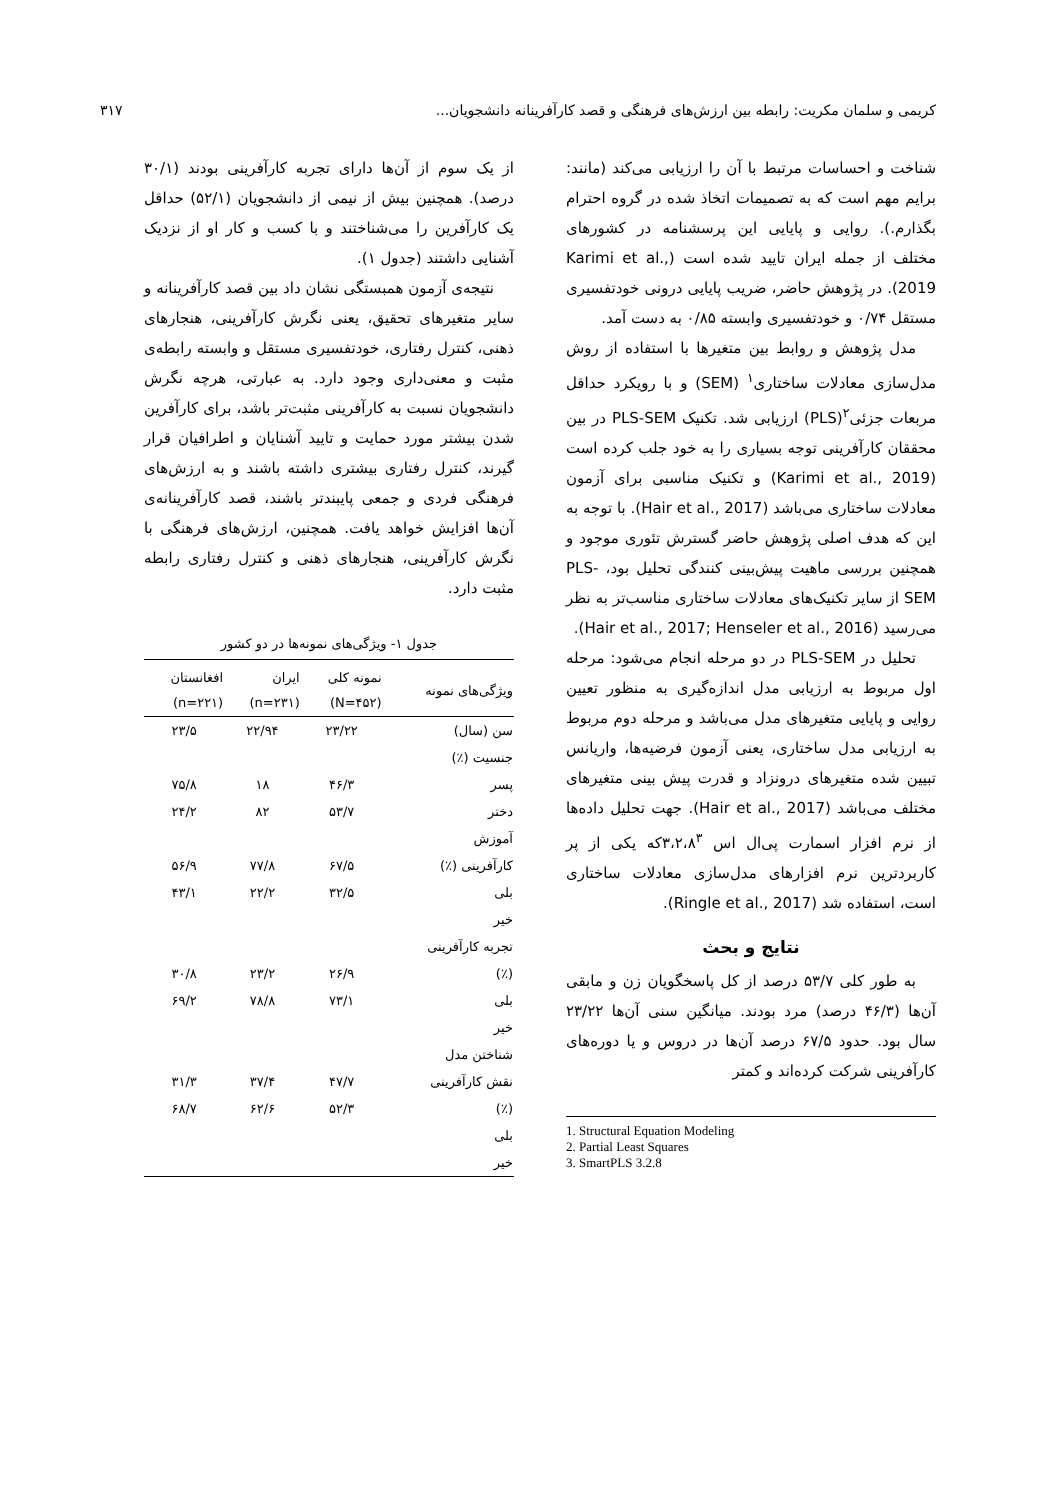کریمی و سلمان مکریت: رابطه بین ارزش‌های فرهنگی و قصد کارآفرینانه دانشجویان... ۳۱۷
شناخت و احساسات مرتبط با آن را ارزیابی می‌کند (مانند: برایم مهم است که به تصمیمات اتخاذ شده در گروه احترام بگذارم.). روایی و پایایی این پرسشنامه در کشورهای مختلف از جمله ایران تایید شده است (Karimi et al., 2019). در پژوهش حاضر، ضریب پایایی درونی خودتفسیری مستقل ۰/۷۴ و خودتفسیری وابسته ۰/۸۵ به دست آمد.
مدل پژوهش و روابط بین متغیرها با استفاده از روش مدل‌سازی معادلات ساختاری<sup>۱</sup> (SEM) و با رویکرد حداقل مربعات جزئی<sup>۲</sup>(PLS) ارزیابی شد. تکنیک PLS-SEM در بین محققان کارآفرینی توجه بسیاری را به خود جلب کرده است (Karimi et al., 2019) و تکنیک مناسبی برای آزمون معادلات ساختاری می‌باشد (Hair et al., 2017). با توجه به این که هدف اصلی پژوهش حاضر گسترش تئوری موجود و همچنین بررسی ماهیت پیش‌بینی کنندگی تحلیل بود، PLS-SEM از سایر تکنیک‌های معادلات ساختاری مناسب‌تر به نظر می‌رسید (Hair et al., 2017; Henseler et al., 2016).
تحلیل در PLS-SEM در دو مرحله انجام می‌شود: مرحله اول مربوط به ارزیابی مدل اندازه‌گیری به منظور تعیین روایی و پایایی متغیرهای مدل می‌باشد و مرحله دوم مربوط به ارزیابی مدل ساختاری، یعنی آزمون فرضیه‌ها، واریانس تبیین شده متغیرهای درونزاد و قدرت پیش بینی متغیرهای مختلف می‌باشد (Hair et al., 2017). جهت تحلیل داده‌ها از نرم افزار اسمارت پی‌ال اس ۳،۲،۸<sup>۳</sup>که یکی از پر کاربردترین نرم افزارهای مدل‌سازی معادلات ساختاری است، استفاده شد (Ringle et al., 2017).
نتایج و بحث
به طور کلی ۵۳/۷ درصد از کل پاسخگویان زن و مابقی آن‌ها (۴۶/۳ درصد) مرد بودند. میانگین سنی آن‌ها ۲۳/۲۲ سال بود. حدود ۶۷/۵ درصد آن‌ها در دروس و یا دوره‌های کارآفرینی شرکت کرده‌اند و کمتر
1. Structural Equation Modeling
2. Partial Least Squares
3. SmartPLS 3.2.8
از یک سوم از آن‌ها دارای تجربه کارآفرینی بودند (۳۰/۱ درصد). همچنین بیش از نیمی از دانشجویان (۵۲/۱) حداقل یک کارآفرین را می‌شناختند و با کسب و کار او از نزدیک آشنایی داشتند (جدول ۱).
نتیجه‌ی آزمون همبستگی نشان داد بین قصد کارآفرینانه و سایر متغیرهای تحقیق، یعنی نگرش کارآفرینی، هنجارهای ذهنی، کنترل رفتاری، خودتفسیری مستقل و وابسته رابطه‌ی مثبت و معنی‌داری وجود دارد. به عبارتی، هرچه نگرش دانشجویان نسبت به کارآفرینی مثبت‌تر باشد، برای کارآفرین شدن بیشتر مورد حمایت و تایید آشنایان و اطرافیان قرار گیرند، کنترل رفتاری بیشتری داشته باشند و به ارزش‌های فرهنگی فردی و جمعی پایبندتر باشند، قصد کارآفرینانه‌ی آن‌ها افزایش خواهد یافت. همچنین، ارزش‌های فرهنگی با نگرش کارآفرینی، هنجارهای ذهنی و کنترل رفتاری رابطه مثبت دارد.
جدول ۱- ویژگی‌های نمونه‌ها در دو کشور
| ویژگی‌های نمونه | نمونه کلی (N=۴۵۲) | ایران (n=۲۳۱) | افغانستان (n=۲۲۱) |
| --- | --- | --- | --- |
| سن (سال) | ۲۳/۲۲ | ۲۲/۹۴ | ۲۳/۵ |
| جنسیت (٪) | | | |
| پسر | ۴۶/۳ | ۱۸ | ۷۵/۸ |
| دختر | ۵۳/۷ | ۸۲ | ۲۴/۲ |
| آموزش | | | |
| کارآفرینی (٪) | ۶۷/۵ | ۷۷/۸ | ۵۶/۹ |
| بلی | ۳۲/۵ | ۲۲/۲ | ۴۳/۱ |
| خیر | | | |
| تجربه کارآفرینی | | | |
| (٪) | ۲۶/۹ | ۲۳/۲ | ۳۰/۸ |
| بلی | ۷۳/۱ | ۷۸/۸ | ۶۹/۲ |
| خیر | | | |
| شناختن مدل | | | |
| نقش کارآفرینی | ۴۷/۷ | ۳۷/۴ | ۳۱/۳ |
| (٪) | ۵۲/۳ | ۶۲/۶ | ۶۸/۷ |
| بلی | | | |
| خیر | | | |